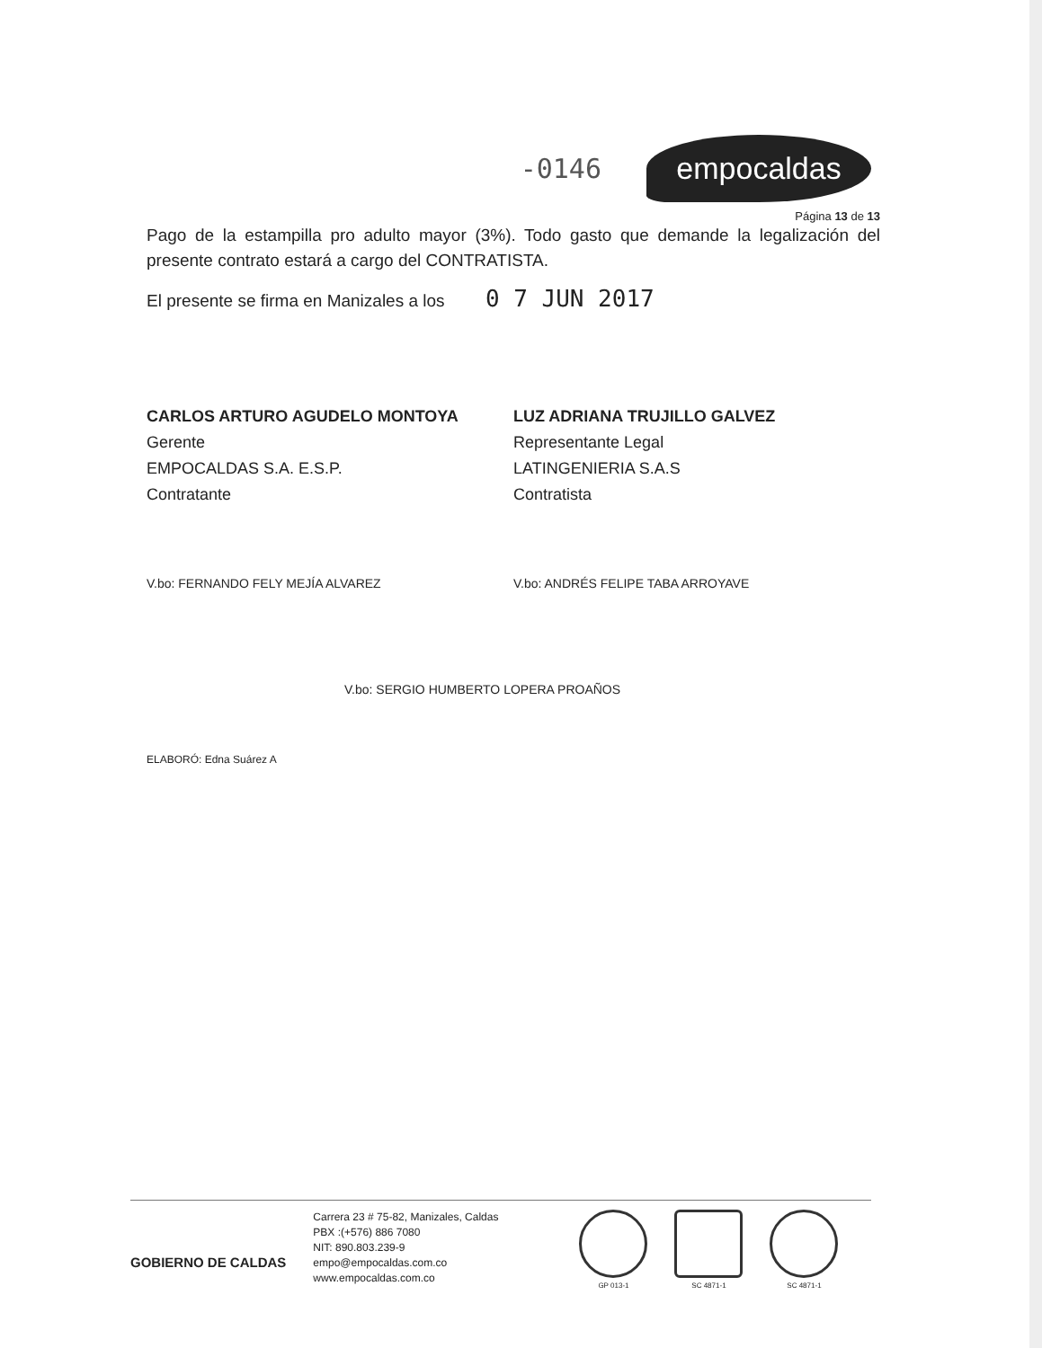-0146
empocaldas
Página 13 de 13
Pago de la estampilla pro adulto mayor (3%). Todo gasto que demande la legalización del presente contrato estará a cargo del CONTRATISTA.
El presente se firma en Manizales a los 0 7 JUN 2017
CARLOS ARTURO AGUDELO MONTOYA
Gerente
EMPOCALDAS S.A. E.S.P.
Contratante
LUZ ADRIANA TRUJILLO GALVEZ
Representante Legal
LATINGENIERIA S.A.S
Contratista
V.bo: FERNANDO FELY MEJÍA ALVAREZ
V.bo: ANDRÉS FELIPE TABA ARROYAVE
V.bo: SERGIO HUMBERTO LOPERA PROAÑOS
ELABORÓ: Edna Suárez A
GOBIERNO DE CALDAS
Carrera 23 # 75-82, Manizales, Caldas
PBX :(+576) 886 7080
NIT: 890.803.239-9
empo@empocaldas.com.co
www.empocaldas.com.co
GP 013-1 SC 4871-1 SC 4871-1